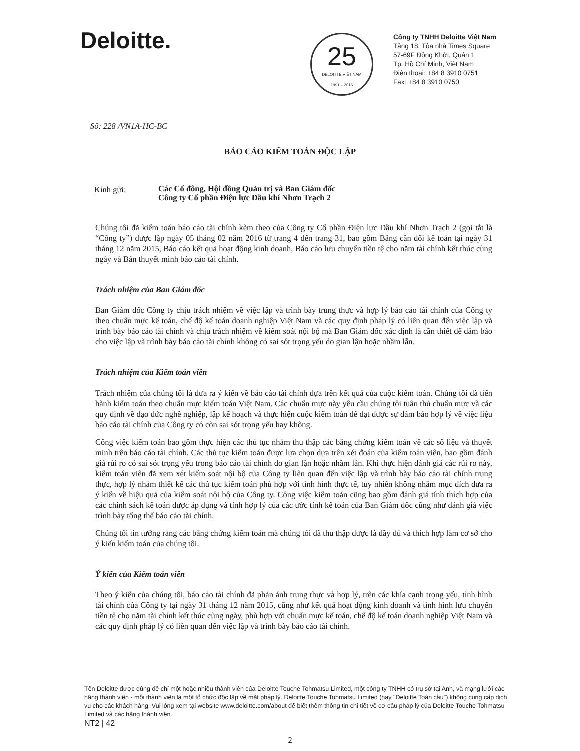Deloitte.
25
DELOITTE VIỆT NAM
1991 – 2016
Công ty TNHH Deloitte Việt Nam
Tầng 18, Tòa nhà Times Square
57-69F Đồng Khởi, Quận 1
Tp. Hồ Chí Minh, Việt Nam
Điện thoại: +84 8 3910 0751
Fax: +84 8 3910 0750
Số: 228 /VN1A-HC-BC
BÁO CÁO KIỂM TOÁN ĐỘC LẬP
Kính gửi:
Các Cổ đông, Hội đồng Quản trị và Ban Giám đốc
Công ty Cổ phần Điện lực Dầu khí Nhơn Trạch 2
Chúng tôi đã kiểm toán báo cáo tài chính kèm theo của Công ty Cổ phần Điện lực Dầu khí Nhơn Trạch 2 (gọi tắt là “Công ty”) được lập ngày 05 tháng 02 năm 2016 từ trang 4 đến trang 31, bao gồm Bảng cân đối kế toán tại ngày 31 tháng 12 năm 2015, Báo cáo kết quả hoạt động kinh doanh, Báo cáo lưu chuyển tiền tệ cho năm tài chính kết thúc cùng ngày và Bản thuyết minh báo cáo tài chính.
Trách nhiệm của Ban Giám đốc
Ban Giám đốc Công ty chịu trách nhiệm về việc lập và trình bày trung thực và hợp lý báo cáo tài chính của Công ty theo chuẩn mực kế toán, chế độ kế toán doanh nghiệp Việt Nam và các quy định pháp lý có liên quan đến việc lập và trình bày báo cáo tài chính và chịu trách nhiệm về kiểm soát nội bộ mà Ban Giám đốc xác định là cần thiết để đảm bảo cho việc lập và trình bày báo cáo tài chính không có sai sót trọng yếu do gian lận hoặc nhầm lẫn.
Trách nhiệm của Kiểm toán viên
Trách nhiệm của chúng tôi là đưa ra ý kiến về báo cáo tài chính dựa trên kết quả của cuộc kiểm toán. Chúng tôi đã tiến hành kiểm toán theo chuẩn mực kiểm toán Việt Nam. Các chuẩn mực này yêu cầu chúng tôi tuân thủ chuẩn mực và các quy định về đạo đức nghề nghiệp, lập kế hoạch và thực hiện cuộc kiểm toán để đạt được sự đảm bảo hợp lý về việc liệu báo cáo tài chính của Công ty có còn sai sót trọng yếu hay không.
Công việc kiểm toán bao gồm thực hiện các thủ tục nhằm thu thập các bằng chứng kiểm toán về các số liệu và thuyết minh trên báo cáo tài chính. Các thủ tục kiểm toán được lựa chọn dựa trên xét đoán của kiểm toán viên, bao gồm đánh giá rủi ro có sai sót trọng yếu trong báo cáo tài chính do gian lận hoặc nhầm lẫn. Khi thực hiện đánh giá các rủi ro này, kiểm toán viên đã xem xét kiểm soát nội bộ của Công ty liên quan đến việc lập và trình bày báo cáo tài chính trung thực, hợp lý nhằm thiết kế các thủ tục kiểm toán phù hợp với tình hình thực tế, tuy nhiên không nhằm mục đích đưa ra ý kiến về hiệu quả của kiểm soát nội bộ của Công ty. Công việc kiểm toán cũng bao gồm đánh giá tính thích hợp của các chính sách kế toán được áp dụng và tính hợp lý của các ước tính kế toán của Ban Giám đốc cũng như đánh giá việc trình bày tổng thể báo cáo tài chính.
Chúng tôi tin tưởng rằng các bằng chứng kiểm toán mà chúng tôi đã thu thập được là đầy đủ và thích hợp làm cơ sở cho ý kiến kiểm toán của chúng tôi.
Ý kiến của Kiểm toán viên
Theo ý kiến của chúng tôi, báo cáo tài chính đã phản ánh trung thực và hợp lý, trên các khía cạnh trọng yếu, tình hình tài chính của Công ty tại ngày 31 tháng 12 năm 2015, cũng như kết quả hoạt động kinh doanh và tình hình lưu chuyển tiền tệ cho năm tài chính kết thúc cùng ngày, phù hợp với chuẩn mực kế toán, chế độ kế toán doanh nghiệp Việt Nam và các quy định pháp lý có liên quan đến việc lập và trình bày báo cáo tài chính.
Tên Deloitte được dùng để chỉ một hoặc nhiều thành viên của Deloitte Touche Tohmatsu Limited, một công ty TNHH có trụ sở tại Anh, và mạng lưới các hãng thành viên - mỗi thành viên là một tổ chức độc lập về mặt pháp lý. Deloitte Touche Tohmatsu Limited (hay "Deloitte Toàn cầu") không cung cấp dịch vụ cho các khách hàng. Vui lòng xem tại website www.deloitte.com/about để biết thêm thông tin chi tiết về cơ cấu pháp lý của Deloitte Touche Tohmatsu Limited và các hãng thành viên.
NT2 | 42
2